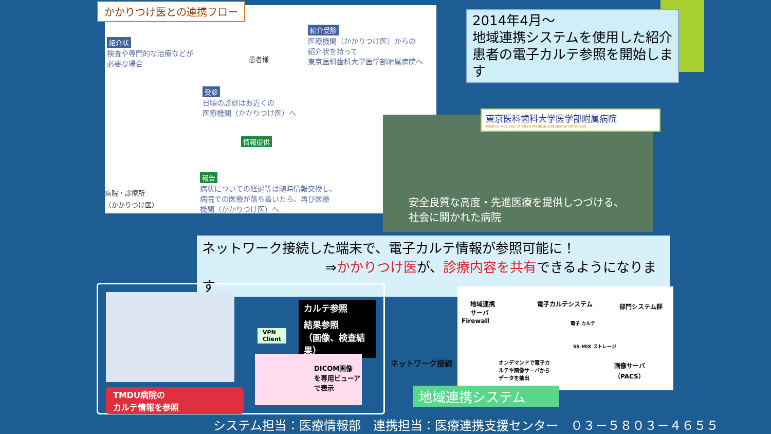紹介状
検査や専門的な治療などが
必要な場合
患者様
紹介受診
医療機関（かかりつけ医）からの
紹介状を持って
東京医科歯科大学医学部附属病院へ
受診
日頃の診察はお近くの
医療機関（かかりつけ医）へ
情報提供
報告
病状についての経過等は随時情報交換し、
病院での医療が落ち着いたら、再び医療
機関（かかりつけ医）へ
病院・診療所
（かかりつけ医）
かかりつけ医との連携フロー
2014年4月～
地域連携システムを使用した紹介患者の電子カルテ参照を開始します
安全良質な高度・先進医療を提供しつづける、
社会に開かれた病院
東京医科歯科大学医学部附属病院
Medical Hospital of Tokyo Medical and Dental University
ネットワーク接続した端末で、電子カルテ情報が参照可能に！
⇒かかりつけ医が、診療内容を共有できるようになります
カルテ参照
結果参照
（画像、検査結果）
VPN
Client
DICOM画像
を専用ビューア
で表示
TMDU病院の
カルテ情報を参照
ネットワーク接続
地域連携
サーバ
Firewall
電子カルテシステム 部門システム群
電子 カルテ
SS-MIX ストレージ
画像サーバ
（PACS）
オンデマンドで電子カ
ルテや画像サーバから
データを抽出
地域連携システム
システム担当：医療情報部　連携担当：医療連携支援センター　０３－５８０３－４６５５